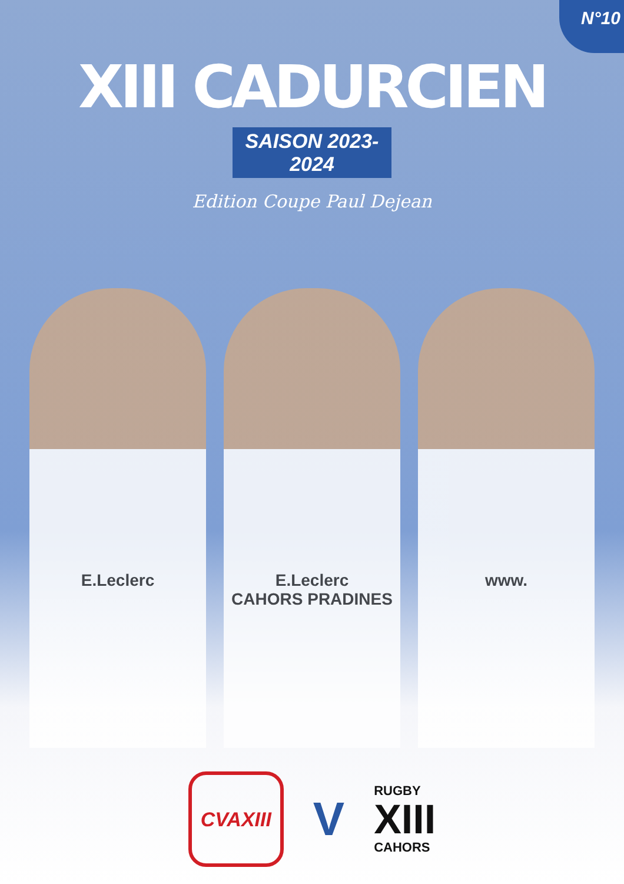N°10
XIII CADURCIEN
SAISON 2023-2024
Edition Coupe Paul Dejean
E.Leclerc
E.Leclerc
CAHORS PRADINES
www.
CVAXIII
V
RUGBY
XIII
CAHORS